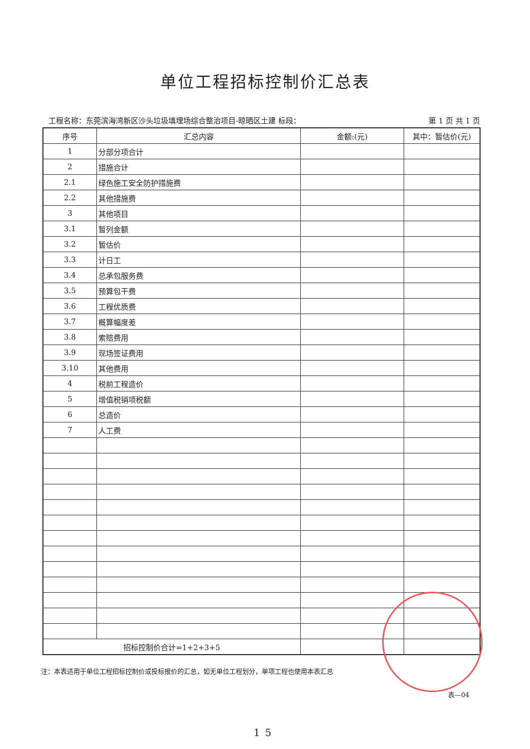单位工程招标控制价汇总表
工程名称：东莞滨海湾新区沙头垃圾填埋场综合整治项目-晾晒区土建 标段： 第 1 页 共 1 页
| 序号 | 汇总内容 | 金额:(元) | 其中：暂估价(元) |
| --- | --- | --- | --- |
| 1 | 分部分项合计 | | |
| 2 | 措施合计 | | |
| 2.1 | 绿色施工安全防护措施费 | | |
| 2.2 | 其他措施费 | | |
| 3 | 其他项目 | | |
| 3.1 | 暂列金额 | | |
| 3.2 | 暂估价 | | |
| 3.3 | 计日工 | | |
| 3.4 | 总承包服务费 | | |
| 3.5 | 预算包干费 | | |
| 3.6 | 工程优质费 | | |
| 3.7 | 概算幅度差 | | |
| 3.8 | 索赔费用 | | |
| 3.9 | 现场签证费用 | | |
| 3.10 | 其他费用 | | |
| 4 | 税前工程造价 | | |
| 5 | 增值税销项税额 | | |
| 6 | 总造价 | | |
| 7 | 人工费 | | |
| 招标控制价合计=1+2+3+5 | | | |
注：本表适用于单位工程招标控制价或投标报价的汇总，如无单位工程划分，单项工程也使用本表汇总
表—04
15